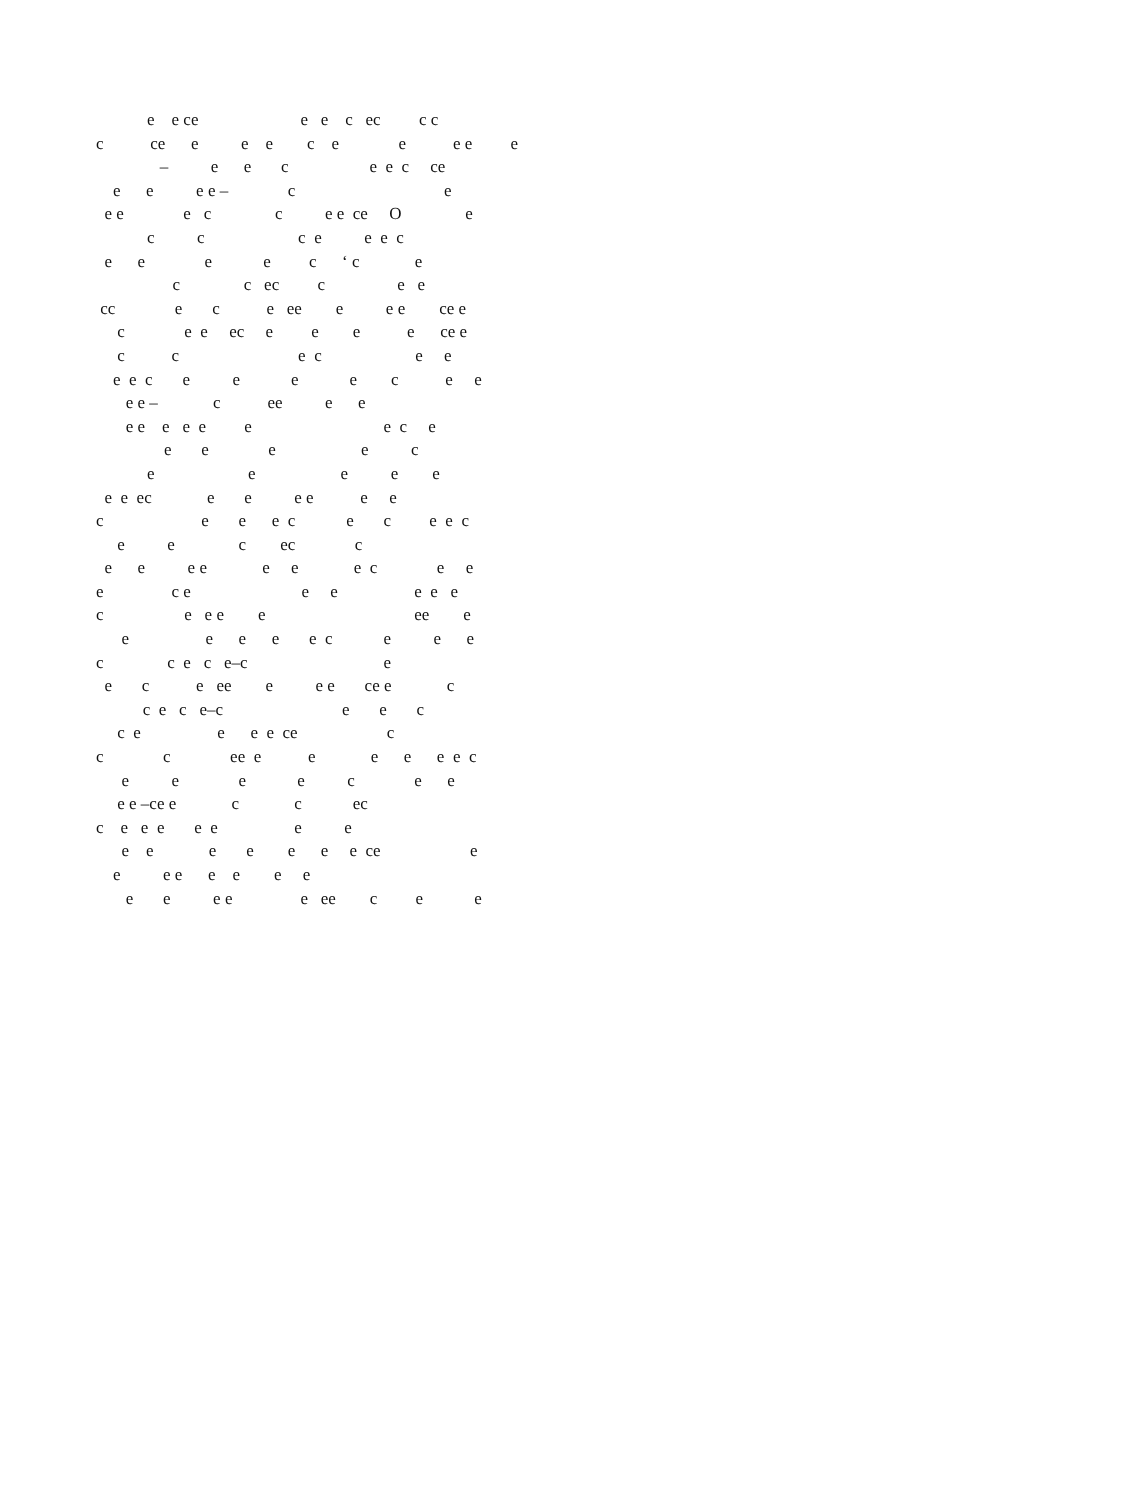e e ce e e c ec c c c ce e e e c e e e e e – e e c e e c ce e e e e – c e e e e c c e e ce O e c c c e e e c e e e e c ‘ c e c c ec c e e cc e c e ee e e e ce e c e e ec e e e e ce e c c e c e e e e c e e e e c e e e e – c ee e e e e e e e e e c e e e e e c e e e e e e e ec e e e e e e c e e e c e c e e c e e c ec c e e e e e e e c e e e c e e e e e e c e e e e ee e e e e e e c e e e c c e c e–c e e c e ee e e e ce e c c e c e–c e e c c e e e e ce c c c ee e e e e e e c e e e e c e e e e –ce e c c ec c e e e e e e e e e e e e e e ce e e e e e e e e e e e e e ee c e e